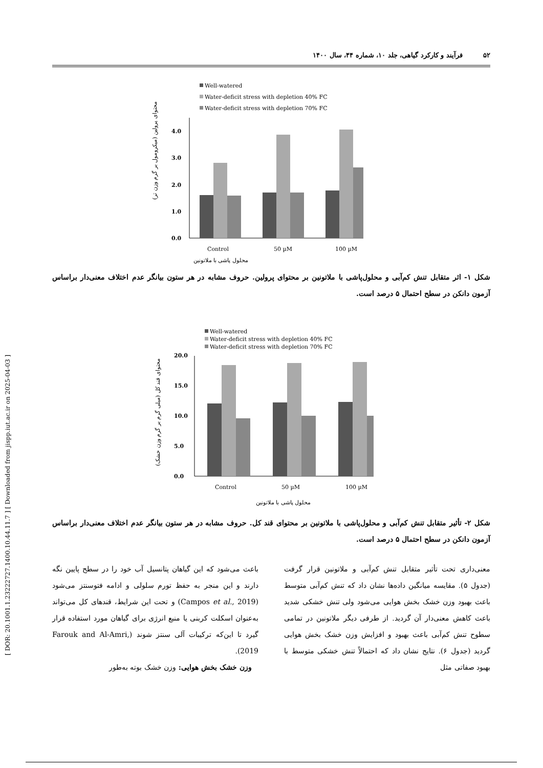[ DOR: 20.1001.1.23222727.1400.10.44.11.7 ] [ Downloaded from jispp.iut.ac.ir on 2025-04-03 ]
۵۲ فرآیند و کارکرد گیاهی، جلد ۱۰، شماره ۴۴، سال ۱۴۰۰
Well-watered
Water-deficit stress with depletion 40% FC
Water-deficit stress with depletion 70% FC
0.0
1.0
2.0
3.0
4.0
Control
50 µM
100 µM
محلول پاشی با ملاتونین
محتوای پرولین (میکرومول بر گرم وزن تر)
شکل ۱- اثر متقابل تنش کم‌آبی و محلول‌پاشی با ملاتونین بر محتوای پرولین. حروف مشابه در هر ستون بیانگر عدم اختلاف معنی‌دار براساس آزمون دانکن در سطح احتمال ۵ درصد است.
Well-watered
Water-deficit stress with depletion 40% FC
Water-deficit stress with depletion 70% FC
0.0
5.0
10.0
15.0
20.0
Control
50 µM
100 µM
محلول پاشی با ملاتونین
محتوای قند کل (میلی گرم بر گرم وزن خشک)
شکل ۲- تأثیر متقابل تنش کم‌آبی و محلول‌پاشی با ملاتونین بر محتوای قند کل. حروف مشابه در هر ستون بیانگر عدم اختلاف معنی‌دار براساس آزمون دانکن در سطح احتمال ۵ درصد است.
باعث می‌شود که این گیاهان پتانسیل آب خود را در سطح پایین نگه دارند و این منجر به حفظ تورم سلولی و ادامه فتوسنتز می‌شود (Campos et al., 2019) و تحت این شرایط، قندهای کل می‌تواند به‌عنوان اسکلت کربنی یا منبع انرژی برای گیاهان مورد استفاده قرار گیرد تا این‌که ترکیبات آلی سنتز شوند (Farouk and Al-Amri, 2019).
وزن خشک بخش هوایی: وزن خشک بوته به‌طور
معنی‌داری تحت تأثیر متقابل تنش کم‌آبی و ملاتونین قرار گرفت (جدول ۵). مقایسه میانگین داده‌ها نشان داد که تنش کم‌آبی متوسط باعث بهبود وزن خشک بخش هوایی می‌شود ولی تنش خشکی شدید باعث کاهش معنی‌دار آن گردید. از طرفی دیگر ملاتونین در تمامی سطوح تنش کم‌آبی باعث بهبود و افزایش وزن خشک بخش هوایی گردید (جدول ۶). نتایج نشان داد که احتمالاً تنش خشکی متوسط با بهبود صفاتی مثل